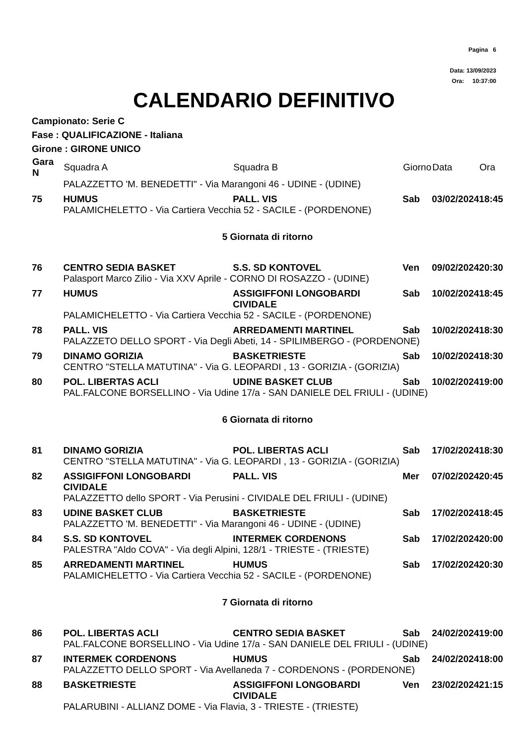Pagina 6
Data: 13/09/2023
Ora: 10:37:00
CALENDARIO DEFINITIVO
Campionato: Serie C
Fase : QUALIFICAZIONE - Italiana
Girone : GIRONE UNICO
| Gara N | Squadra A | Squadra B | Giorno | Data | Ora |
| --- | --- | --- | --- | --- | --- |
| | PALAZZETTO 'M. BENEDETTI" - Via Marangoni 46 - UDINE - (UDINE) | | | | |
| 75 | HUMUS | PALL. VIS | Sab | 03/02/2024 | 18:45 |
| | PALAMICHELETTO - Via Cartiera Vecchia 52 - SACILE - (PORDENONE) | | | | |
| 5 Giornata di ritorno | | | | | |
| 76 | CENTRO SEDIA BASKET | S.S. SD KONTOVEL | Ven | 09/02/2024 | 20:30 |
| | Palasport Marco Zilio - Via XXV Aprile - CORNO DI ROSAZZO - (UDINE) | | | | |
| 77 | HUMUS | ASSIGIFFONI LONGOBARDI CIVIDALE | Sab | 10/02/2024 | 18:45 |
| | PALAMICHELETTO - Via Cartiera Vecchia 52 - SACILE - (PORDENONE) | | | | |
| 78 | PALL. VIS | ARREDAMENTI MARTINEL | Sab | 10/02/2024 | 18:30 |
| | PALAZZETO DELLO SPORT - Via Degli Abeti, 14 - SPILIMBERGO - (PORDENONE) | | | | |
| 79 | DINAMO GORIZIA | BASKETRIESTE | Sab | 10/02/2024 | 18:30 |
| | CENTRO "STELLA MATUTINA" - Via G. LEOPARDI , 13 - GORIZIA - (GORIZIA) | | | | |
| 80 | POL. LIBERTAS ACLI | UDINE BASKET CLUB | Sab | 10/02/2024 | 19:00 |
| | PAL.FALCONE BORSELLINO - Via Udine 17/a - SAN DANIELE DEL FRIULI - (UDINE) | | | | |
| 6 Giornata di ritorno | | | | | |
| 81 | DINAMO GORIZIA | POL. LIBERTAS ACLI | Sab | 17/02/2024 | 18:30 |
| | CENTRO "STELLA MATUTINA" - Via G. LEOPARDI , 13 - GORIZIA - (GORIZIA) | | | | |
| 82 | ASSIGIFFONI LONGOBARDI CIVIDALE | PALL. VIS | Mer | 07/02/2024 | 20:45 |
| | PALAZZETTO dello SPORT - Via Perusini - CIVIDALE DEL FRIULI - (UDINE) | | | | |
| 83 | UDINE BASKET CLUB | BASKETRIESTE | Sab | 17/02/2024 | 18:45 |
| | PALAZZETTO 'M. BENEDETTI" - Via Marangoni 46 - UDINE - (UDINE) | | | | |
| 84 | S.S. SD KONTOVEL | INTERMEK CORDENONS | Sab | 17/02/2024 | 20:00 |
| | PALESTRA "Aldo COVA" - Via degli Alpini, 128/1 - TRIESTE - (TRIESTE) | | | | |
| 85 | ARREDAMENTI MARTINEL | HUMUS | Sab | 17/02/2024 | 20:30 |
| | PALAMICHELETTO - Via Cartiera Vecchia 52 - SACILE - (PORDENONE) | | | | |
| 7 Giornata di ritorno | | | | | |
| 86 | POL. LIBERTAS ACLI | CENTRO SEDIA BASKET | Sab | 24/02/2024 | 19:00 |
| | PAL.FALCONE BORSELLINO - Via Udine 17/a - SAN DANIELE DEL FRIULI - (UDINE) | | | | |
| 87 | INTERMEK CORDENONS | HUMUS | Sab | 24/02/2024 | 18:00 |
| | PALAZZETTO DELLO SPORT - Via Avellaneda 7 - CORDENONS - (PORDENONE) | | | | |
| 88 | BASKETRIESTE | ASSIGIFFONI LONGOBARDI CIVIDALE | Ven | 23/02/2024 | 21:15 |
| | PALARUBINI - ALLIANZ DOME - Via Flavia, 3 - TRIESTE - (TRIESTE) | | | | |